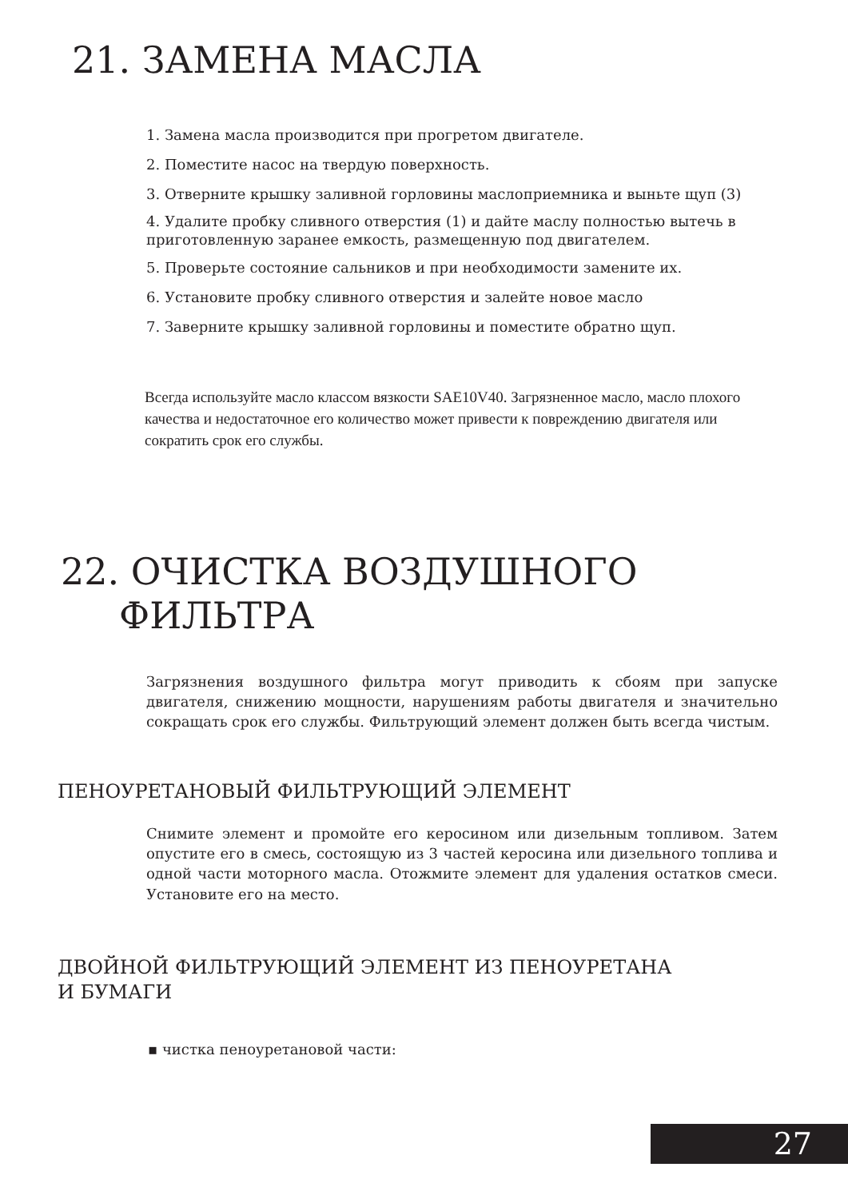21. ЗАМЕНА МАСЛА
1. Замена масла производится при прогретом двигателе.
2. Поместите насос на твердую поверхность.
3. Отверните крышку заливной горловины маслоприемника и выньте щуп (3)
4. Удалите пробку сливного отверстия (1) и дайте маслу полностью вытечь в приготовленную заранее емкость, размещенную под двигателем.
5. Проверьте состояние сальников и при необходимости замените их.
6. Установите пробку сливного отверстия и залейте новое масло
7. Заверните крышку заливной горловины и поместите обратно щуп.
Всегда используйте масло классом вязкости SAE10V40. Загрязненное масло, масло плохого качества и недостаточное его количество может привести к повреждению двигателя или сократить срок его службы.
22. ОЧИСТКА ВОЗДУШНОГО
ФИЛЬТРА
Загрязнения воздушного фильтра могут приводить к сбоям при запуске двигателя, снижению мощности, нарушениям работы двигателя и значительно сокращать срок его службы. Фильтрующий элемент должен быть всегда чистым.
ПЕНОУРЕТАНОВЫЙ ФИЛЬТРУЮЩИЙ ЭЛЕМЕНТ
Снимите элемент и промойте его керосином или дизельным топливом. Затем опустите его в смесь, состоящую из 3 частей керосина или дизельного топлива и одной части моторного масла. Отожмите элемент для удаления остатков смеси. Установите его на место.
ДВОЙНОЙ ФИЛЬТРУЮЩИЙ ЭЛЕМЕНТ ИЗ ПЕНОУРЕТАНА
И БУМАГИ
▪ чистка пеноуретановой части:
27